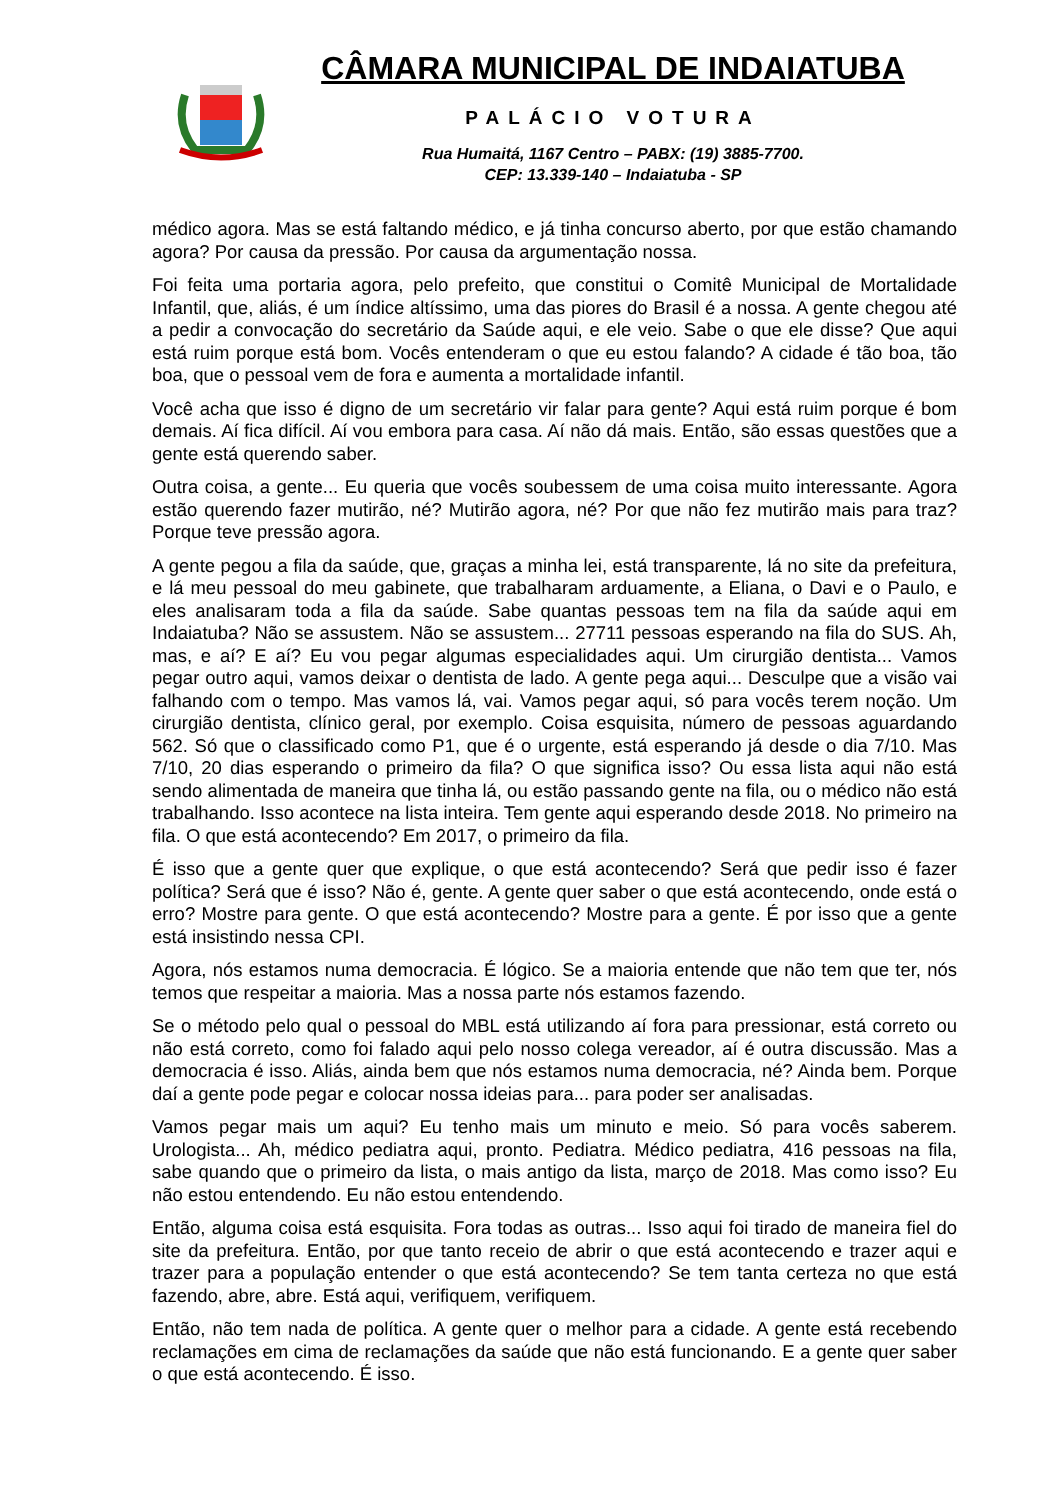CÂMARA MUNICIPAL DE INDAIATUBA
PALÁCIO VOTURA
Rua Humaitá, 1167 Centro – PABX: (19) 3885-7700.
CEP: 13.339-140 – Indaiatuba - SP
médico agora. Mas se está faltando médico, e já tinha concurso aberto, por que estão chamando agora? Por causa da pressão. Por causa da argumentação nossa.
Foi feita uma portaria agora, pelo prefeito, que constitui o Comitê Municipal de Mortalidade Infantil, que, aliás, é um índice altíssimo, uma das piores do Brasil é a nossa. A gente chegou até a pedir a convocação do secretário da Saúde aqui, e ele veio. Sabe o que ele disse? Que aqui está ruim porque está bom. Vocês entenderam o que eu estou falando? A cidade é tão boa, tão boa, que o pessoal vem de fora e aumenta a mortalidade infantil.
Você acha que isso é digno de um secretário vir falar para gente? Aqui está ruim porque é bom demais. Aí fica difícil. Aí vou embora para casa. Aí não dá mais. Então, são essas questões que a gente está querendo saber.
Outra coisa, a gente... Eu queria que vocês soubessem de uma coisa muito interessante. Agora estão querendo fazer mutirão, né? Mutirão agora, né? Por que não fez mutirão mais para traz? Porque teve pressão agora.
A gente pegou a fila da saúde, que, graças a minha lei, está transparente, lá no site da prefeitura, e lá meu pessoal do meu gabinete, que trabalharam arduamente, a Eliana, o Davi e o Paulo, e eles analisaram toda a fila da saúde. Sabe quantas pessoas tem na fila da saúde aqui em Indaiatuba? Não se assustem. Não se assustem... 27711 pessoas esperando na fila do SUS. Ah, mas, e aí? E aí? Eu vou pegar algumas especialidades aqui. Um cirurgião dentista... Vamos pegar outro aqui, vamos deixar o dentista de lado. A gente pega aqui... Desculpe que a visão vai falhando com o tempo. Mas vamos lá, vai. Vamos pegar aqui, só para vocês terem noção. Um cirurgião dentista, clínico geral, por exemplo. Coisa esquisita, número de pessoas aguardando 562. Só que o classificado como P1, que é o urgente, está esperando já desde o dia 7/10. Mas 7/10, 20 dias esperando o primeiro da fila? O que significa isso? Ou essa lista aqui não está sendo alimentada de maneira que tinha lá, ou estão passando gente na fila, ou o médico não está trabalhando. Isso acontece na lista inteira. Tem gente aqui esperando desde 2018. No primeiro na fila. O que está acontecendo? Em 2017, o primeiro da fila.
É isso que a gente quer que explique, o que está acontecendo? Será que pedir isso é fazer política? Será que é isso? Não é, gente. A gente quer saber o que está acontecendo, onde está o erro? Mostre para gente. O que está acontecendo? Mostre para a gente. É por isso que a gente está insistindo nessa CPI.
Agora, nós estamos numa democracia. É lógico. Se a maioria entende que não tem que ter, nós temos que respeitar a maioria. Mas a nossa parte nós estamos fazendo.
Se o método pelo qual o pessoal do MBL está utilizando aí fora para pressionar, está correto ou não está correto, como foi falado aqui pelo nosso colega vereador, aí é outra discussão. Mas a democracia é isso. Aliás, ainda bem que nós estamos numa democracia, né? Ainda bem. Porque daí a gente pode pegar e colocar nossa ideias para... para poder ser analisadas.
Vamos pegar mais um aqui? Eu tenho mais um minuto e meio. Só para vocês saberem. Urologista... Ah, médico pediatra aqui, pronto. Pediatra. Médico pediatra, 416 pessoas na fila, sabe quando que o primeiro da lista, o mais antigo da lista, março de 2018. Mas como isso? Eu não estou entendendo. Eu não estou entendendo.
Então, alguma coisa está esquisita. Fora todas as outras... Isso aqui foi tirado de maneira fiel do site da prefeitura. Então, por que tanto receio de abrir o que está acontecendo e trazer aqui e trazer para a população entender o que está acontecendo? Se tem tanta certeza no que está fazendo, abre, abre. Está aqui, verifiquem, verifiquem.
Então, não tem nada de política. A gente quer o melhor para a cidade. A gente está recebendo reclamações em cima de reclamações da saúde que não está funcionando. E a gente quer saber o que está acontecendo. É isso.